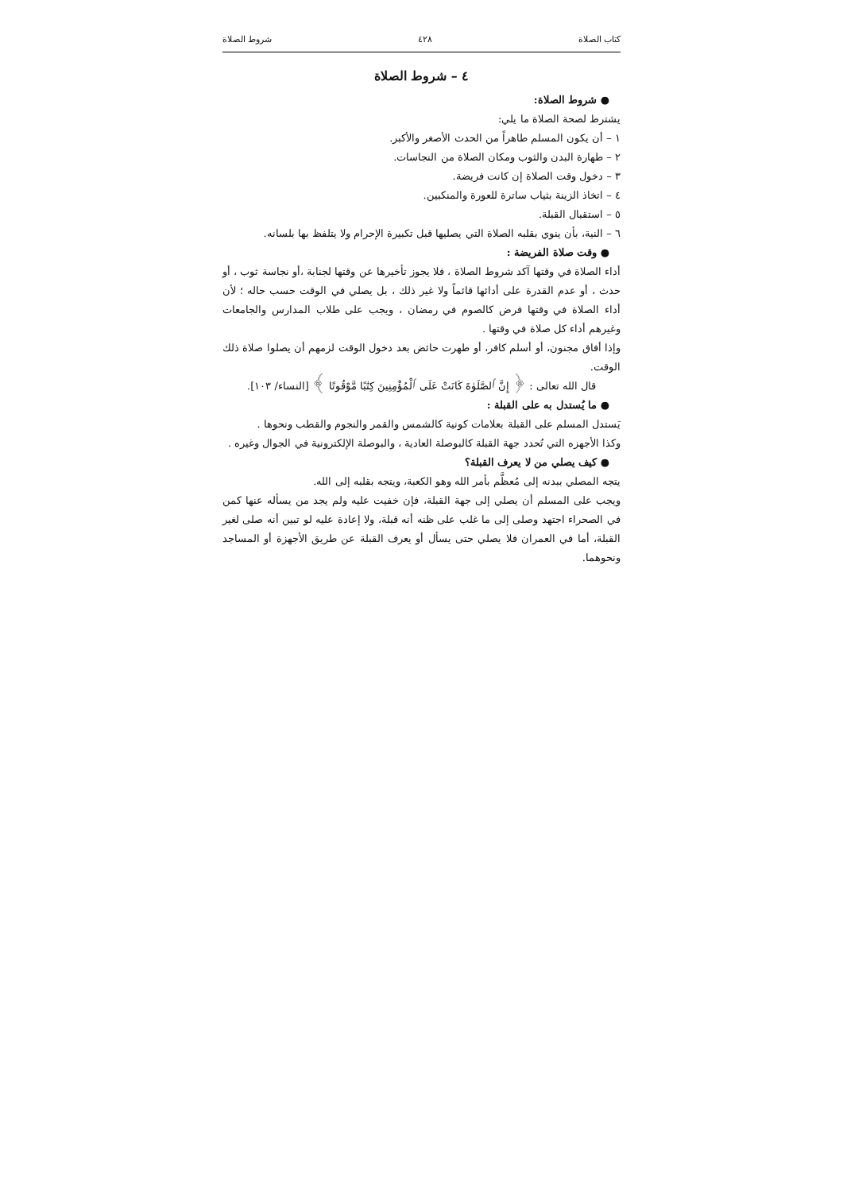كتاب الصلاة ٤٢٨ شروط الصلاة
٤ – شروط الصلاة
● شروط الصلاة:
يشترط لصحة الصلاة ما يلي:
١ – أن يكون المسلم طاهراً من الحدث الأصغر والأكبر.
٢ – طهارة البدن والثوب ومكان الصلاة من النجاسات.
٣ – دخول وقت الصلاة إن كانت فريضة.
٤ – اتخاذ الزينة بثياب ساترة للعورة والمنكبين.
٥ – استقبال القبلة.
٦ – النية، بأن ينوي بقلبه الصلاة التي يصليها قبل تكبيرة الإحرام ولا يتلفظ بها بلسانه.
● وقت صلاة الفريضة :
أداء الصلاة في وقتها آكد شروط الصلاة ، فلا يجوز تأخيرها عن وقتها لجنابة ،أو نجاسة ثوب ، أو حدث ، أو عدم القدرة على أدائها قائماً ولا غير ذلك ، بل يصلي في الوقت حسب حاله ؛ لأن أداء الصلاة في وقتها فرض كالصوم في رمضان ، ويجب على طلاب المدارس والجامعات وغيرهم أداء كل صلاة في وقتها .
وإذا أفاق مجنون، أو أسلم كافر، أو طهرت حائض بعد دخول الوقت لزمهم أن يصلوا صلاة ذلك الوقت.
قال الله تعالى : ﴿ إِنَّ ٱلصَّلَوٰةَ كَانَتْ عَلَى ٱلْمُؤْمِنِينَ كِتَٰبًا مَّوْقُوتًا ﴾ [النساء/ ١٠٣].
● ما يُستدل به على القبلة :
يَستدل المسلم على القبلة بعلامات كونية كالشمس والقمر والنجوم والقطب ونحوها .
وكذا الأجهزه التي تُحدد جهة القبلة كالبوصلة العادية ، والبوصلة الإلكترونية في الجوال وغيره .
● كيف يصلي من لا يعرف القبلة؟
يتجه المصلي ببدنه إلى مُعظَّم بأمر الله وهو الكعبة، ويتجه بقلبه إلى الله.
ويجب على المسلم أن يصلي إلى جهة القبلة، فإن خفيت عليه ولم يجد من يسأله عنها كمن في الصحراء اجتهد وصلى إلى ما غلب على ظنه أنه قبلة، ولا إعادة عليه لو تبين أنه صلى لغير القبلة، أما في العمران فلا يصلي حتى يسأل أو يعرف القبلة عن طريق الأجهزة أو المساجد ونحوهما.